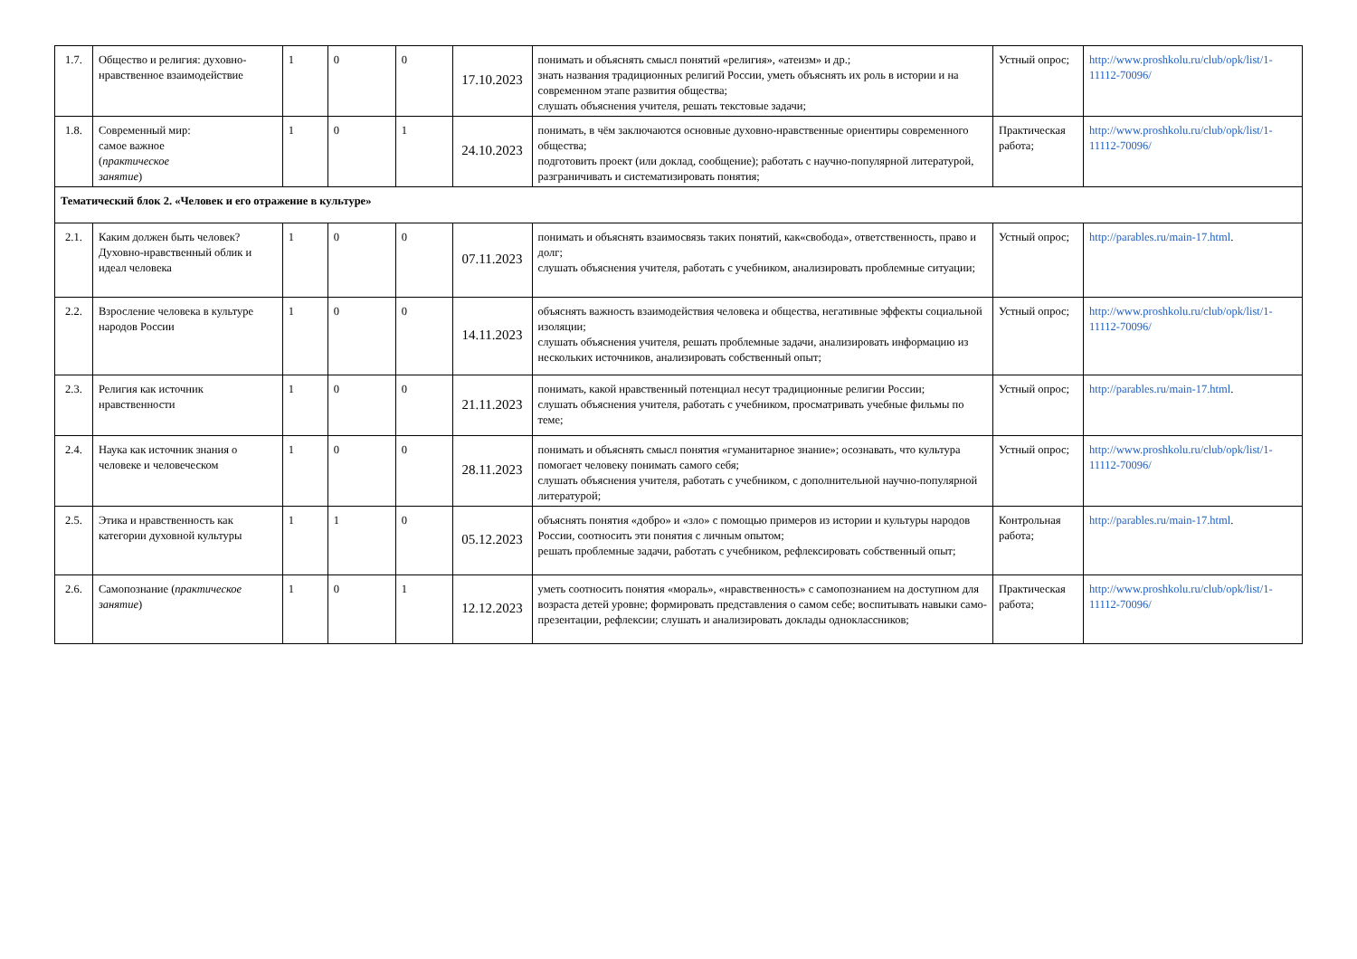| 1.7. | Общество и религия: духовно-нравственное взаимодействие | 1 | 0 | 0 | 17.10.2023 | понимать и объяснять смысл понятий «религия», «атеизм» и др.; знать названия традиционных религий России, уметь объяснять их роль в истории и на современном этапе развития общества; слушать объяснения учителя, решать текстовые задачи; | Устный опрос; | http://www.proshkolu.ru/club/opk/list/1-11112-70096/ |
| 1.8. | Современный мир: самое важное ( практическое занятие ) | 1 | 0 | 1 | 24.10.2023 | понимать, в чём заключаются основные духовно-нравственные ориентиры современного общества; подготовить проект (или доклад, сообщение); работать с научно-популярной литературой, разграничивать и систематизировать понятия; | Практическая работа; | http://www.proshkolu.ru/club/opk/list/1-11112-70096/ |
| Тематический блок 2. «Человек и его отражение в культуре» | | | | | | | | |
| 2.1. | Каким должен быть человек? Духовно-нравственный облик и идеал человека | 1 | 0 | 0 | 07.11.2023 | понимать и объяснять взаимосвязь таких понятий, как«свобода», ответственность, право и долг; слушать объяснения учителя, работать с учебником, анализировать проблемные ситуации; | Устный опрос; | http://parables.ru/main-17.html . |
| 2.2. | Взросление человека в культуре народов России | 1 | 0 | 0 | 14.11.2023 | объяснять важность взаимодействия человека и общества, негативные эффекты социальной изоляции; слушать объяснения учителя, решать проблемные задачи, анализировать информацию из нескольких источников, анализировать собственный опыт; | Устный опрос; | http://www.proshkolu.ru/club/opk/list/1-11112-70096/ |
| 2.3. | Религия как источник нравственности | 1 | 0 | 0 | 21.11.2023 | понимать, какой нравственный потенциал несут традиционные религии России; слушать объяснения учителя, работать с учебником, просматривать учебные фильмы по теме; | Устный опрос; | http://parables.ru/main-17.html . |
| 2.4. | Наука как источник знания о человеке и человеческом | 1 | 0 | 0 | 28.11.2023 | понимать и объяснять смысл понятия «гуманитарное знание»; осознавать, что культура помогает человеку понимать самого себя; слушать объяснения учителя, работать с учебником, с дополнительной научно-популярной литературой; | Устный опрос; | http://www.proshkolu.ru/club/opk/list/1-11112-70096/ |
| 2.5. | Этика и нравственность как категории духовной культуры | 1 | 1 | 0 | 05.12.2023 | объяснять понятия «добро» и «зло» с помощью примеров из истории и культуры народов России, соотносить эти понятия с личным опытом; решать проблемные задачи, работать с учебником, рефлексировать собственный опыт; | Контрольная работа; | http://parables.ru/main-17.html . |
| 2.6. | Самопознание ( практическое занятие ) | 1 | 0 | 1 | 12.12.2023 | уметь соотносить понятия «мораль», «нравственность» с самопознанием на доступном для возраста детей уровне; формировать представления о самом себе; воспитывать навыки само- презентации, рефлексии; слушать и анализировать доклады одноклассников; | Практическая работа; | http://www.proshkolu.ru/club/opk/list/1-11112-70096/ |